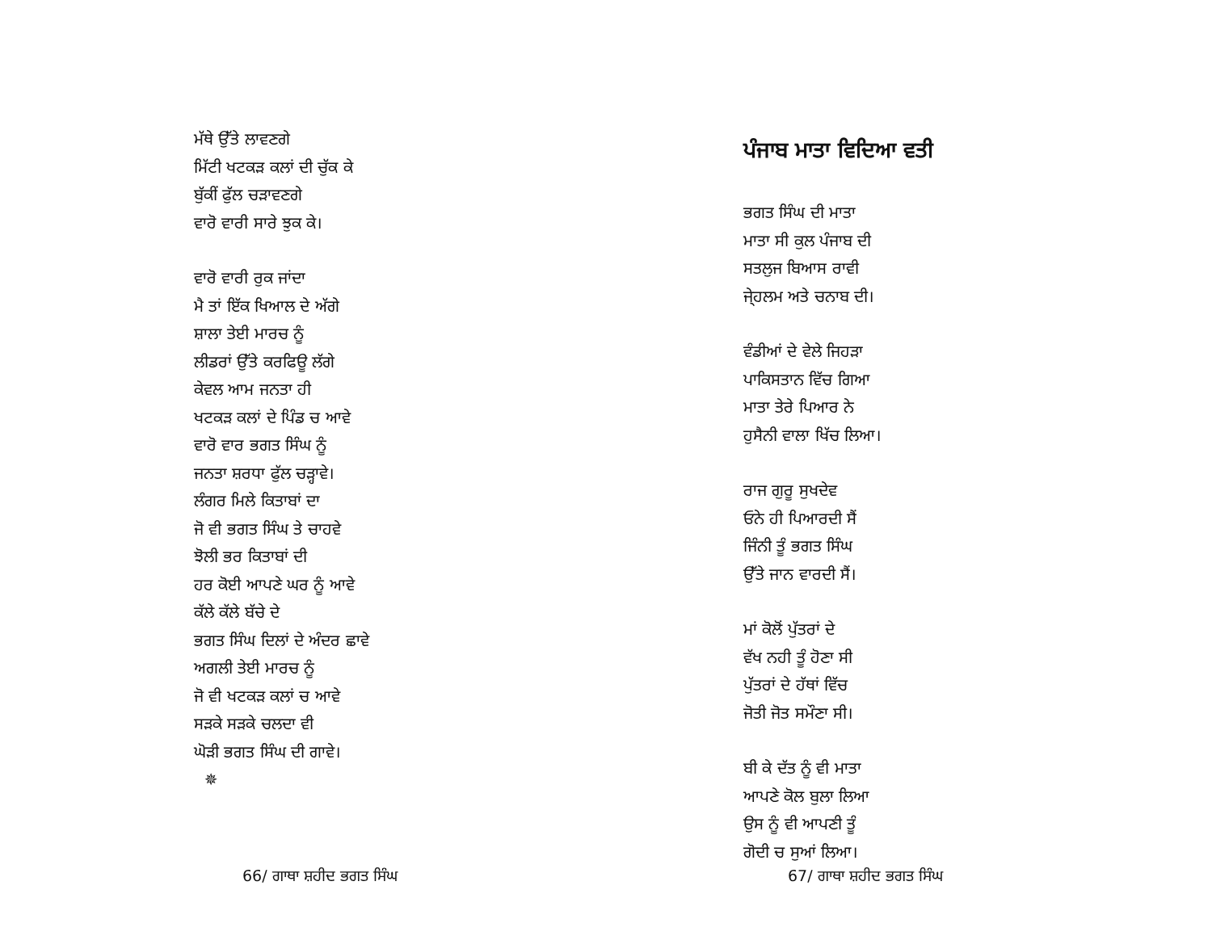ਮੱਥੇ ਉੱਤੇ ਲਾਵਣਗੇ
ਮਿੱਟੀ ਖਟਕੜ ਕਲਾਂ ਦੀ ਚੁੱਕ ਕੇ
ਬੁੱਕੀਂ ਫੁੱਲ ਚੜਾਵਣਗੇ
ਵਾਰੋ ਵਾਰੀ ਸਾਰੇ ਝੁਕ ਕੇ।
ਵਾਰੋ ਵਾਰੀ ਰੁਕ ਜਾਂਦਾ
ਮੈ ਤਾਂ ਇੱਕ ਖਿਆਲ ਦੇ ਅੱਗੇ
ਸ਼ਾਲਾ ਤੇਈ ਮਾਰਚ ਨੂੰ
ਲੀਡਰਾਂ ਉੱਤੇ ਕਰਫਿਊ ਲੱਗੇ
ਕੇਵਲ ਆਮ ਜਨਤਾ ਹੀ
ਖਟਕੜ ਕਲਾਂ ਦੇ ਪਿੰਡ ਚ ਆਵੇ
ਵਾਰੋ ਵਾਰ ਭਗਤ ਸਿੰਘ ਨੂੰ
ਜਨਤਾ ਸ਼ਰਧਾ ਫੁੱਲ ਚੜ੍ਹਾਵੇ।
ਲੰਗਰ ਮਿਲੇ ਕਿਤਾਬਾਂ ਦਾ
ਜੋ ਵੀ ਭਗਤ ਸਿੰਘ ਤੇ ਚਾਹਵੇ
ਝੋਲੀ ਭਰ ਕਿਤਾਬਾਂ ਦੀ
ਹਰ ਕੋਈ ਆਪਣੇ ਘਰ ਨੂੰ ਆਵੇ
ਕੱਲੇ ਕੱਲੇ ਬੱਚੇ ਦੇ
ਭਗਤ ਸਿੰਘ ਦਿਲਾਂ ਦੇ ਅੰਦਰ ਛਾਵੇ
ਅਗਲੀ ਤੇਈ ਮਾਰਚ ਨੂੰ
ਜੋ ਵੀ ਖਟਕੜ ਕਲਾਂ ਚ ਆਵੇ
ਸੜਕੇ ਸੜਕੇ ਚਲਦਾ ਵੀ
ਘੋੜੀ ਭਗਤ ਸਿੰਘ ਦੀ ਗਾਵੇ।
✵
66/ ਗਾਥਾ ਸ਼ਹੀਦ ਭਗਤ ਸਿੰਘ
ਪੰਜਾਬ ਮਾਤਾ ਵਿਦਿਆ ਵਤੀ
ਭਗਤ ਸਿੰਘ ਦੀ ਮਾਤਾ
ਮਾਤਾ ਸੀ ਕੁਲ ਪੰਜਾਬ ਦੀ
ਸਤਲੁਜ ਬਿਆਸ ਰਾਵੀ
ਜੇ੍ਹਲਮ ਅਤੇ ਚਨਾਬ ਦੀ।
ਵੰਡੀਆਂ ਦੇ ਵੇਲੇ ਜਿਹੜਾ
ਪਾਕਿਸਤਾਨ ਵਿੱਚ ਗਿਆ
ਮਾਤਾ ਤੇਰੇ ਪਿਆਰ ਨੇ
ਹੁਸੈਨੀ ਵਾਲਾ ਖਿੱਚ ਲਿਆ।
ਰਾਜ ਗੁਰੂ ਸੁਖਦੇਵ
ਓਨੇ ਹੀ ਪਿਆਰਦੀ ਸੈਂ
ਜਿੰਨੀ ਤੂੰ ਭਗਤ ਸਿੰਘ
ਉੱਤੇ ਜਾਨ ਵਾਰਦੀ ਸੈਂ।
ਮਾਂ ਕੋਲੋਂ ਪੁੱਤਰਾਂ ਦੇ
ਵੱਖ ਨਹੀ ਤੂੰ ਹੋਣਾ ਸੀ
ਪੁੱਤਰਾਂ ਦੇ ਹੱਥਾਂ ਵਿੱਚ
ਜੋਤੀ ਜੋਤ ਸਮੌਣਾ ਸੀ।
ਬੀ ਕੇ ਦੱਤ ਨੂੰ ਵੀ ਮਾਤਾ
ਆਪਣੇ ਕੋਲ ਬੁਲਾ ਲਿਆ
ਉਸ ਨੂੰ ਵੀ ਆਪਣੀ ਤੂੰ
ਗੋਦੀ ਚ ਸੁਆਂ ਲਿਆ।
67/ ਗਾਥਾ ਸ਼ਹੀਦ ਭਗਤ ਸਿੰਘ